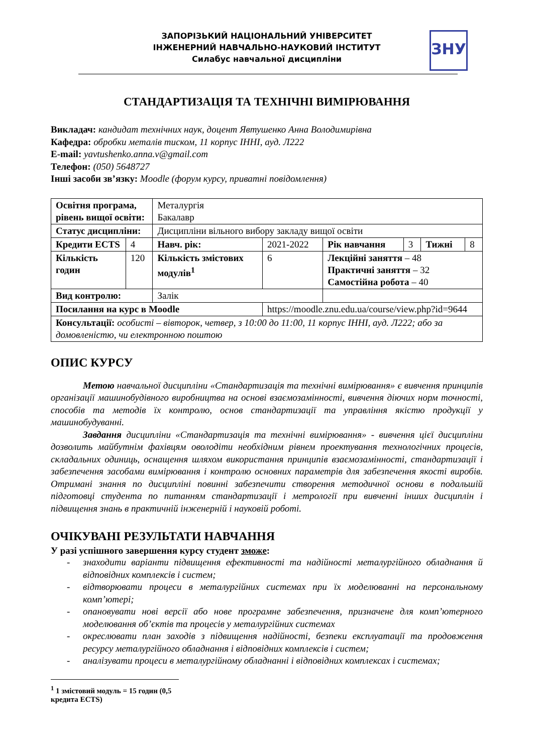ЗАПОРІЗЬКИЙ НАЦІОНАЛЬНИЙ УНІВЕРСИТЕТ
ІНЖЕНЕРНИЙ НАВЧАЛЬНО-НАУКОВИЙ ІНСТИТУТ
Силабус навчальної дисципліни
ЗНУ
СТАНДАРТИЗАЦІЯ ТА ТЕХНІЧНІ ВИМІРЮВАННЯ
Викладач: кандидат технічних наук, доцент Явтушенко Анна Володимирівна
Кафедра: обробки металів тиском, 11 корпус ІННІ, ауд. Л222
E-mail: yavtushenko.anna.v@gmail.com
Телефон: (050) 5648727
Інші засоби зв’язку: Moodle (форум курсу, приватні повідомлення)
| Освітня програма, рівень вищої освіти: | | Металургія Бакалавр | | | | | |
| Статус дисципліни: | | Дисципліни вільного вибору закладу вищої освіти | | | | | |
| Кредити ECTS | 4 | Навч. рік: | 2021-2022 | Рік навчання | 3 | Тижні | 8 |
| Кількість годин | 120 | Кількість змістових модулів<sup>1</sup> | 6 | Лекційні заняття – 48 Практичні заняття – 32 Самостійна робота – 40 | | | |
| Вид контролю: | | Залік | | | | | |
| Посилання на курс в Moodle | | | https://moodle.znu.edu.ua/course/view.php?id=9644 | | | | |
| Консультації: особисті – вівторок, четвер, з 10:00 до 11:00, 11 корпус ІННІ, ауд. Л222; або за домовленістю, чи електронною поштою | | | | | | | |
ОПИС КУРСУ
Метою навчальної дисципліни «Стандартизація та технічні вимірювання» є вивчення принципів організації машинобудівного виробництва на основі взаємозамінності, вивчення діючих норм точності, способів та методів їх контролю, основ стандартизації та управління якістю продукції у машинобудуванні.
Завдання дисципліни «Стандартизація та технічні вимірювання» - вивчення цієї дисципліни дозволить майбутнім фахівцям оволодіти необхідним рівнем проектування технологічних процесів, складальних одиниць, оснащення шляхом використання принципів взаємозамінності, стандартизації і забезпечення засобами вимірювання і контролю основних параметрів для забезпечення якості виробів. Отримані знання по дисципліні повинні забезпечити створення методичної основи в подальшій підготовці студента по питанням стандартизації і метрології при вивченні інших дисциплін і підвищення знань в практичній інженерній і науковій роботі.
ОЧІКУВАНІ РЕЗУЛЬТАТИ НАВЧАННЯ
У разі успішного завершення курсу студент зможе:
- знаходити варіанти підвищення ефективності та надійності металургійного обладнання й відповідних комплексів і систем;
- відтворювати процеси в металургійних системах при їх моделюванні на персональному комп’ютері;
- опановувати нові версії або нове програмне забезпечення, призначене для комп’ютерного моделювання об’єктів та процесів у металургійних системах
- окреслювати план заходів з підвищення надійності, безпеки експлуатації та продовження ресурсу металургійного обладнання і відповідних комплексів і систем;
- аналізувати процеси в металургійному обладнанні і відповідних комплексах і системах;
<sup>1</sup> 1 змістовий модуль = 15 годин (0,5 кредита ECTS)